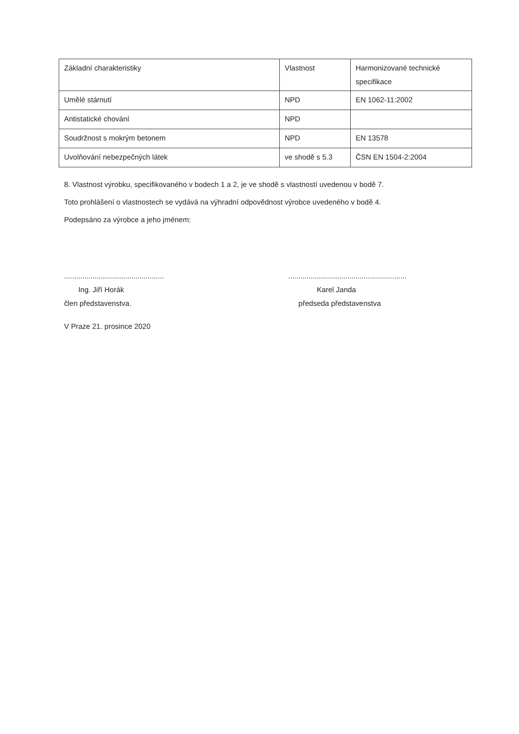| Základní charakteristiky | Vlastnost | Harmonizované technické specifikace |
| Umělé stárnutí | NPD | EN 1062-11:2002 |
| Antistatické chování | NPD | |
| Soudržnost s mokrým betonem | NPD | EN 13578 |
| Uvolňování nebezpečných látek | ve shodě s 5.3 | ČSN EN 1504-2:2004 |
8. Vlastnost výrobku, specifikovaného v bodech 1 a 2, je ve shodě s vlastností uvedenou v bodě 7.
Toto prohlášení o vlastnostech se vydává na výhradní odpovědnost výrobce uvedeného v bodě 4.
Podepsáno za výrobce a jeho jménem:
.................................................
Ing. Jiří Horák
člen představenstva.
..........................................................
Karel Janda
předseda představenstva
V Praze 21. prosince 2020